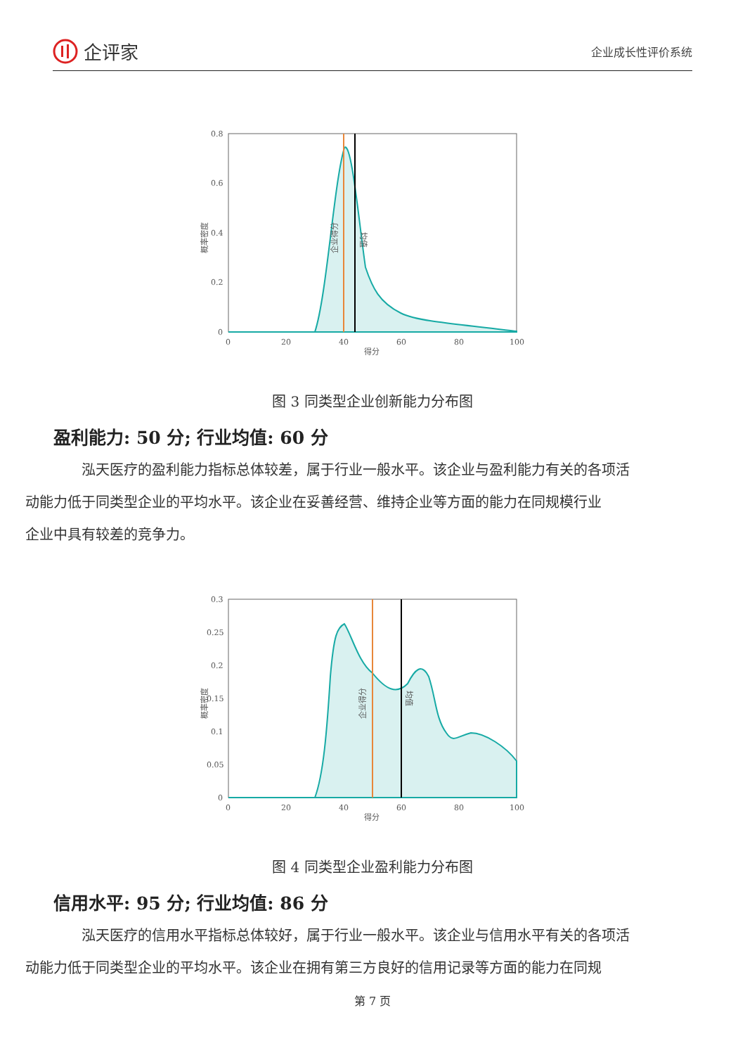企评家
企业成长性评价系统
0.8
0.6
0.4
0.2
0
0
20
40
60
80
100
得分
概率密度
企业得分
均值
图 3 同类型企业创新能力分布图
盈利能力: 50 分; 行业均值: 60 分
泓天医疗的盈利能力指标总体较差，属于行业一般水平。该企业与盈利能力有关的各项活
动能力低于同类型企业的平均水平。该企业在妥善经营、维持企业等方面的能力在同规模行业
企业中具有较差的竞争力。
0.3
0.25
0.2
0.15
0.1
0.05
0
0
20
40
60
80
100
得分
概率密度
企业得分
均值
图 4 同类型企业盈利能力分布图
信用水平: 95 分; 行业均值: 86 分
泓天医疗的信用水平指标总体较好，属于行业一般水平。该企业与信用水平有关的各项活
动能力低于同类型企业的平均水平。该企业在拥有第三方良好的信用记录等方面的能力在同规
第 7 页